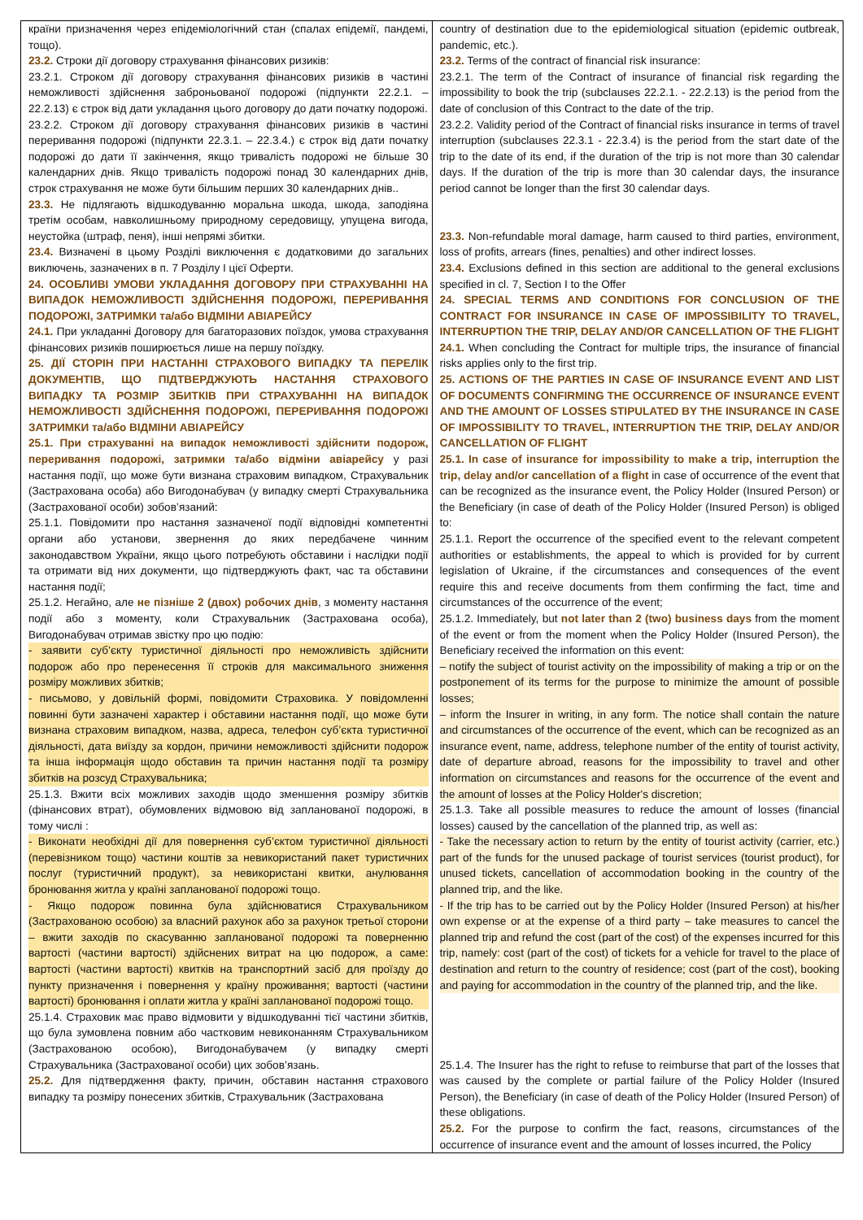| країни призначення через епідеміологічний стан (спалах епідемії, пандемі, тощо). 23.2. Строки дії договору страхування фінансових ризиків: 23.2.1. Строком дії договору страхування фінансових ризиків в частині неможливості здійснення заброньованої подорожі (підпункти 22.2.1. – 22.2.13) є строк від дати укладання цього договору до дати початку подорожі. 23.2.2. Строком дії договору страхування фінансових ризиків в частині переривання подорожі (підпункти 22.3.1. – 22.3.4.) є строк від дати початку подорожі до дати її закінчення, якщо тривалість подорожі не більше 30 календарних днів. Якщо тривалість подорожі понад 30 календарних днів, строк страхування не може бути більшим перших 30 календарних днів.. 23.3. Не підлягають відшкодуванню моральна шкода, шкода, заподіяна третім особам, навколишньому природному середовищу, упущена вигода, неустойка (штраф, пеня), інші непрямі збитки. 23.4. Визначені в цьому Розділі виключення є додатковими до загальних виключень, зазначених в п. 7 Розділу I цієї Оферти. 24. ОСОБЛИВІ УМОВИ УКЛАДАННЯ ДОГОВОРУ ПРИ СТРАХУВАННІ НА ВИПАДОК НЕМОЖЛИВОСТІ ЗДІЙСНЕННЯ ПОДОРОЖІ, ПЕРЕРИВАННЯ ПОДОРОЖІ, ЗАТРИМКИ та/або ВІДМІНИ АВІАРЕЙСУ 24.1. При укладанні Договору для багаторазових поїздок, умова страхування фінансових ризиків поширюється лише на першу поїздку. 25. ДІЇ СТОРІН ПРИ НАСТАННІ СТРАХОВОГО ВИПАДКУ ТА ПЕРЕЛІК ДОКУМЕНТІВ, ЩО ПІДТВЕРДЖУЮТЬ НАСТАННЯ СТРАХОВОГО ВИПАДКУ ТА РОЗМІР ЗБИТКІВ ПРИ СТРАХУВАННІ НА ВИПАДОК НЕМОЖЛИВОСТІ ЗДІЙСНЕННЯ ПОДОРОЖІ, ПЕРЕРИВАННЯ ПОДОРОЖІ ЗАТРИМКИ та/або ВІДМІНИ АВІАРЕЙСУ 25.1. При страхуванні на випадок неможливості здійснити подорож, переривання подорожі, затримки та/або відміни авіарейсу у разі настання події, що може бути визнана страховим випадком, Страхувальник (Застрахована особа) або Вигодонабувач (у випадку смерті Страхувальника (Застрахованої особи) зобов’язаний: 25.1.1. Повідомити про настання зазначеної події відповідні компетентні органи або установи, звернення до яких передбачене чинним законодавством України, якщо цього потребують обставини і наслідки події та отримати від них документи, що підтверджують факт, час та обставини настання події; 25.1.2. Негайно, але не пізніше 2 (двох) робочих днів , з моменту настання події або з моменту, коли Страхувальник (Застрахована особа), Вигодонабувач отримав звістку про цю подію: - заявити суб’єкту туристичної діяльності про неможливість здійснити подорож або про перенесення її строків для максимального зниження розміру можливих збитків; - письмово, у довільній формі, повідомити Страховика. У повідомленні повинні бути зазначені характер і обставини настання події, що може бути визнана страховим випадком, назва, адреса, телефон суб’єкта туристичної діяльності, дата виїзду за кордон, причини неможливості здійснити подорож та інша інформація щодо обставин та причин настання події та розміру збитків на розсуд Страхувальника; 25.1.3. Вжити всіх можливих заходів щодо зменшення розміру збитків (фінансових втрат), обумовлених відмовою від запланованої подорожі, в тому числі : - Виконати необхідні дії для повернення суб’єктом туристичної діяльності (перевізником тощо) частини коштів за невикористаний пакет туристичних послуг (туристичний продукт), за невикористані квитки, анулювання бронювання житла у країні запланованої подорожі тощо. - Якщо подорож повинна була здійснюватися Страхувальником (Застрахованою особою) за власний рахунок або за рахунок третьої сторони – вжити заходів по скасуванню запланованої подорожі та поверненню вартості (частини вартості) здійснених витрат на цю подорож, а саме: вартості (частини вартості) квитків на транспортний засіб для проїзду до пункту призначення і повернення у країну проживання; вартості (частини вартості) бронювання і оплати житла у країні запланованої подорожі тощо. 25.1.4. Страховик має право відмовити у відшкодуванні тієї частини збитків, що була зумовлена повним або частковим невиконанням Страхувальником (Застрахованою особою), Вигодонабувачем (у випадку смерті Страхувальника (Застрахованої особи) цих зобов’язань. 25.2. Для підтвердження факту, причин, обставин настання страхового випадку та розміру понесених збитків, Страхувальник (Застрахована | country of destination due to the epidemiological situation (epidemic outbreak, pandemic, etc.). 23.2. Terms of the contract of financial risk insurance: 23.2.1. The term of the Contract of insurance of financial risk regarding the impossibility to book the trip (subclauses 22.2.1. - 22.2.13) is the period from the date of conclusion of this Contract to the date of the trip. 23.2.2. Validity period of the Contract of financial risks insurance in terms of travel interruption (subclauses 22.3.1 - 22.3.4) is the period from the start date of the trip to the date of its end, if the duration of the trip is not more than 30 calendar days. If the duration of the trip is more than 30 calendar days, the insurance period cannot be longer than the first 30 calendar days. 23.3. Non-refundable moral damage, harm caused to third parties, environment, loss of profits, arrears (fines, penalties) and other indirect losses. 23.4. Exclusions defined in this section are additional to the general exclusions specified in cl. 7, Section I to the Offer 24. SPECIAL TERMS AND CONDITIONS FOR CONCLUSION OF THE CONTRACT FOR INSURANCE IN CASE OF IMPOSSIBILITY TO TRAVEL, INTERRUPTION THE TRIP, DELAY AND/OR CANCELLATION OF THE FLIGHT 24.1. When concluding the Contract for multiple trips, the insurance of financial risks applies only to the first trip. 25. ACTIONS OF THE PARTIES IN CASE OF INSURANCE EVENT AND LIST OF DOCUMENTS CONFIRMING THE OCCURRENCE OF INSURANCE EVENT AND THE AMOUNT OF LOSSES STIPULATED BY THE INSURANCE IN CASE OF IMPOSSIBILITY TO TRAVEL, INTERRUPTION THE TRIP, DELAY AND/OR CANCELLATION OF FLIGHT 25.1. In case of insurance for impossibility to make a trip, interruption the trip, delay and/or cancellation of a flight in case of occurrence of the event that can be recognized as the insurance event, the Policy Holder (Insured Person) or the Beneficiary (in case of death of the Policy Holder (Insured Person) is obliged to: 25.1.1. Report the occurrence of the specified event to the relevant competent authorities or establishments, the appeal to which is provided for by current legislation of Ukraine, if the circumstances and consequences of the event require this and receive documents from them confirming the fact, time and circumstances of the occurrence of the event; 25.1.2. Immediately, but not later than 2 (two) business days from the moment of the event or from the moment when the Policy Holder (Insured Person), the Beneficiary received the information on this event: – notify the subject of tourist activity on the impossibility of making a trip or on the postponement of its terms for the purpose to minimize the amount of possible losses; – inform the Insurer in writing, in any form. The notice shall contain the nature and circumstances of the occurrence of the event, which can be recognized as an insurance event, name, address, telephone number of the entity of tourist activity, date of departure abroad, reasons for the impossibility to travel and other information on circumstances and reasons for the occurrence of the event and the amount of losses at the Policy Holder's discretion; 25.1.3. Take all possible measures to reduce the amount of losses (financial losses) caused by the cancellation of the planned trip, as well as: - Take the necessary action to return by the entity of tourist activity (carrier, etc.) part of the funds for the unused package of tourist services (tourist product), for unused tickets, cancellation of accommodation booking in the country of the planned trip, and the like. - If the trip has to be carried out by the Policy Holder (Insured Person) at his/her own expense or at the expense of a third party – take measures to cancel the planned trip and refund the cost (part of the cost) of the expenses incurred for this trip, namely: cost (part of the cost) of tickets for a vehicle for travel to the place of destination and return to the country of residence; cost (part of the cost), booking and paying for accommodation in the country of the planned trip, and the like. 25.1.4. The Insurer has the right to refuse to reimburse that part of the losses that was caused by the complete or partial failure of the Policy Holder (Insured Person), the Beneficiary (in case of death of the Policy Holder (Insured Person) of these obligations. 25.2. For the purpose to confirm the fact, reasons, circumstances of the occurrence of insurance event and the amount of losses incurred, the Policy |